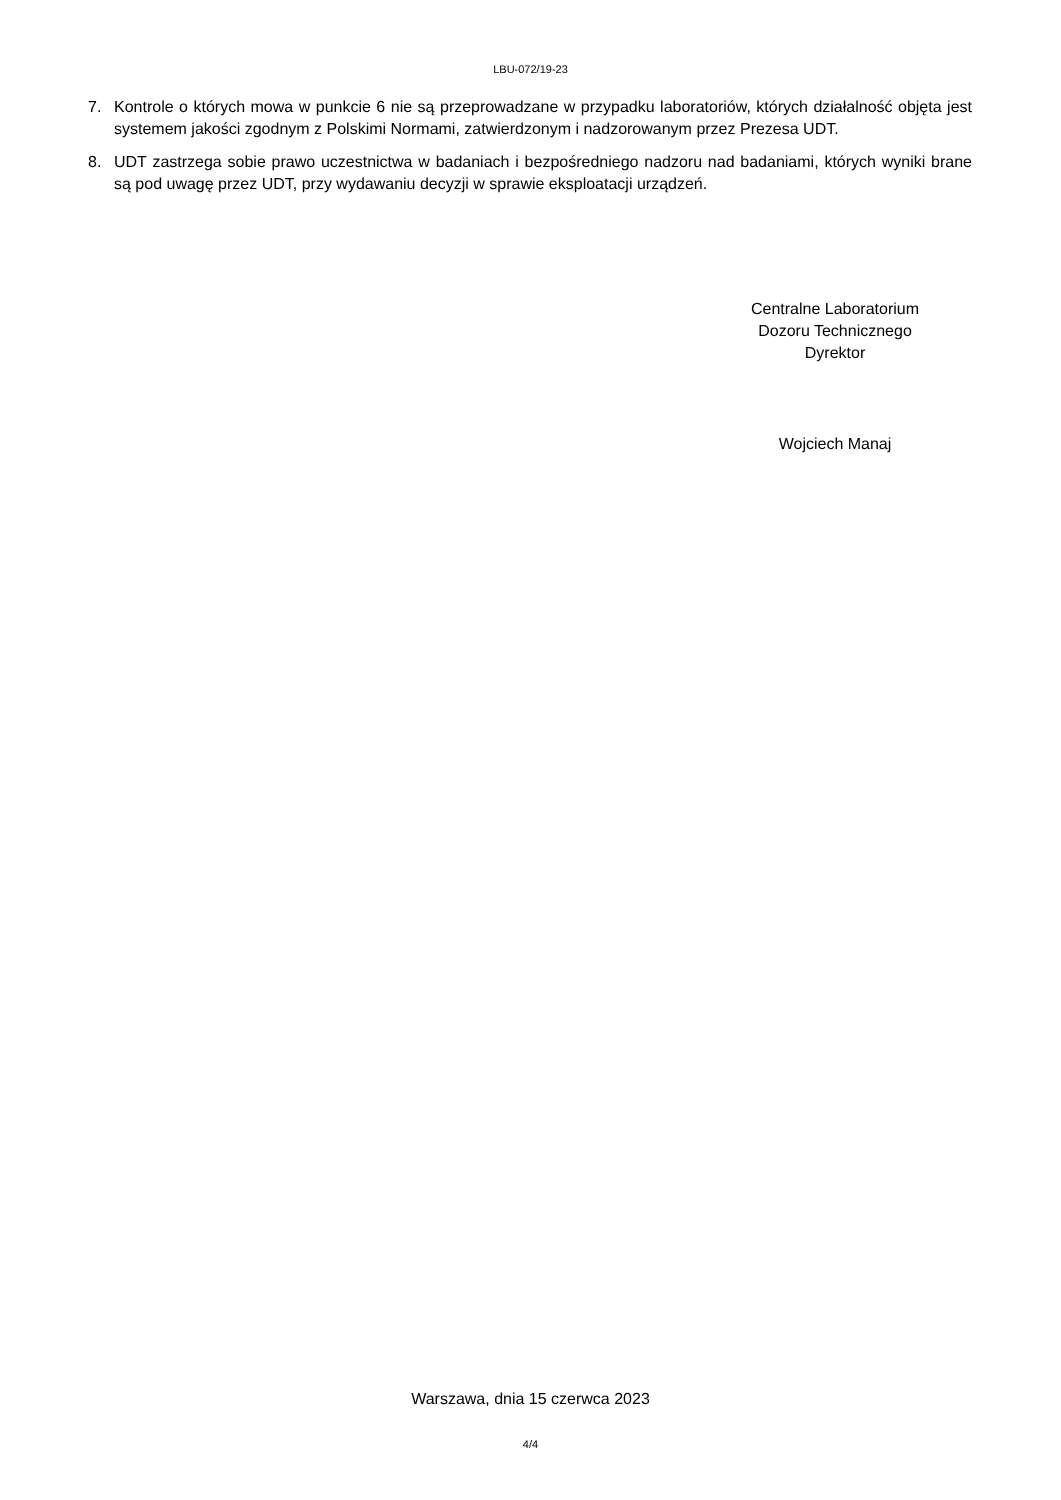LBU-072/19-23
7. Kontrole o których mowa w punkcie 6 nie są przeprowadzane w przypadku laboratoriów, których działalność objęta jest systemem jakości zgodnym z Polskimi Normami, zatwierdzonym i nadzorowanym przez Prezesa UDT.
8. UDT zastrzega sobie prawo uczestnictwa w badaniach i bezpośredniego nadzoru nad badaniami, których wyniki brane są pod uwagę przez UDT, przy wydawaniu decyzji w sprawie eksploatacji urządzeń.
Centralne Laboratorium
Dozoru Technicznego
Dyrektor
Wojciech Manaj
Warszawa, dnia 15 czerwca 2023
4/4